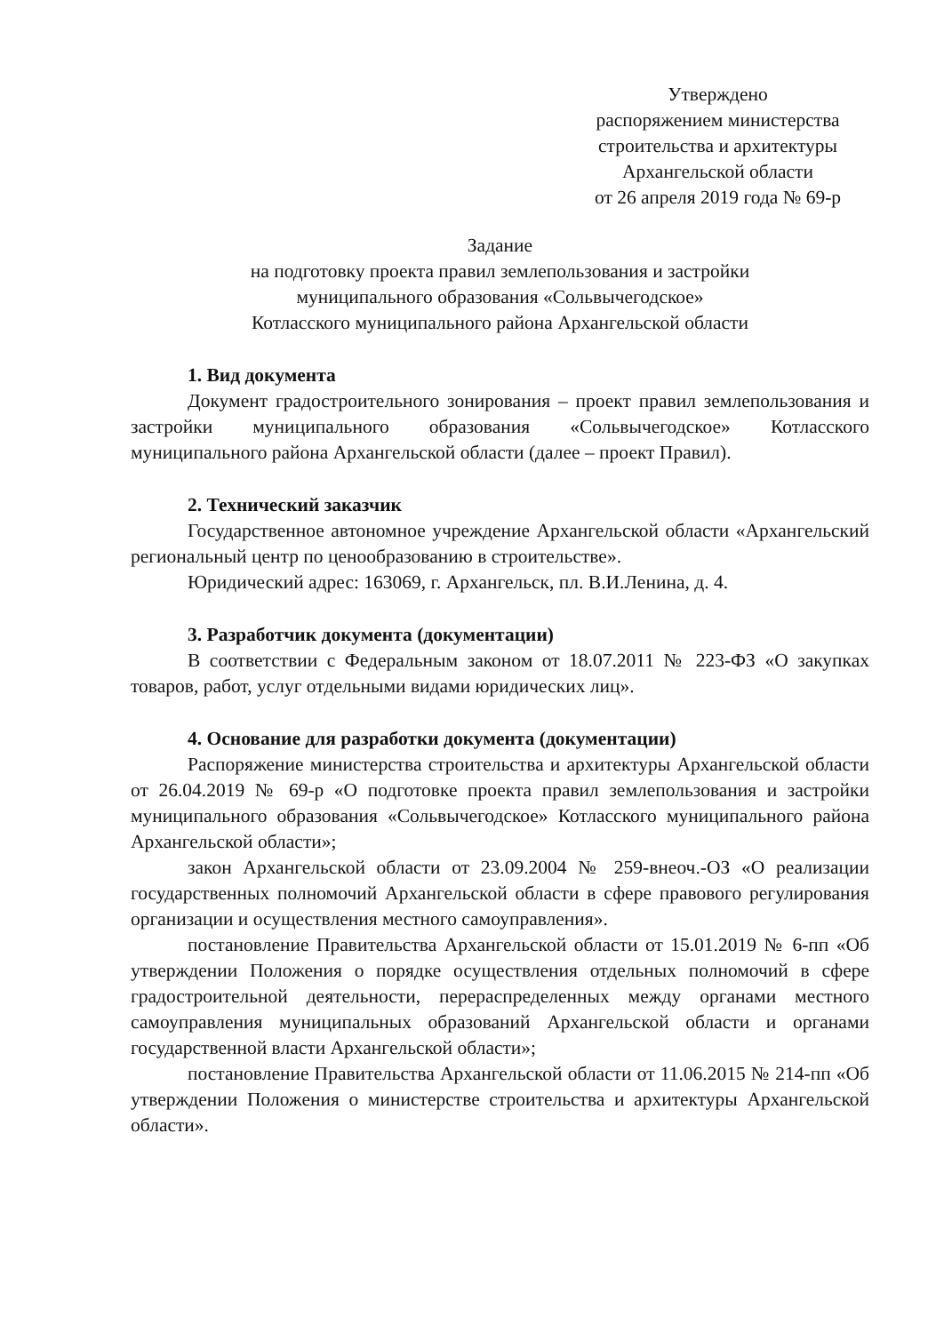Утверждено
распоряжением министерства
строительства и архитектуры
Архангельской области
от 26 апреля 2019 года № 69-р
Задание
на подготовку проекта правил землепользования и застройки
муниципального образования «Сольвычегодское»
Котласского муниципального района Архангельской области
1. Вид документа
Документ градостроительного зонирования – проект правил землепользования и застройки муниципального образования «Сольвычегодское» Котласского муниципального района Архангельской области (далее – проект Правил).
2. Технический заказчик
Государственное автономное учреждение Архангельской области «Архангельский региональный центр по ценообразованию в строительстве».
Юридический адрес: 163069, г. Архангельск, пл. В.И.Ленина, д. 4.
3. Разработчик документа (документации)
В соответствии с Федеральным законом от 18.07.2011 № 223-ФЗ «О закупках товаров, работ, услуг отдельными видами юридических лиц».
4. Основание для разработки документа (документации)
Распоряжение министерства строительства и архитектуры Архангельской области от 26.04.2019 № 69-р «О подготовке проекта правил землепользования и застройки муниципального образования «Сольвычегодское» Котласского муниципального района Архангельской области»;
закон Архангельской области от 23.09.2004 № 259-внеоч.-ОЗ «О реализации государственных полномочий Архангельской области в сфере правового регулирования организации и осуществления местного самоуправления».
постановление Правительства Архангельской области от 15.01.2019 № 6-пп «Об утверждении Положения о порядке осуществления отдельных полномочий в сфере градостроительной деятельности, перераспределенных между органами местного самоуправления муниципальных образований Архангельской области и органами государственной власти Архангельской области»;
постановление Правительства Архангельской области от 11.06.2015 № 214-пп «Об утверждении Положения о министерстве строительства и архитектуры Архангельской области».